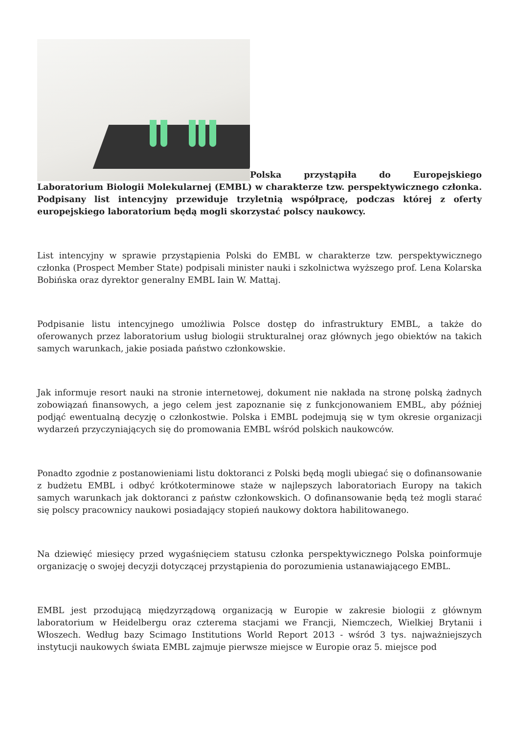Polska przystąpiła do Europejskiego Laboratorium Biologii Molekularnej (EMBL) w charakterze tzw. perspektywicznego członka. Podpisany list intencyjny przewiduje trzyletnią współpracę, podczas której z oferty europejskiego laboratorium będą mogli skorzystać polscy naukowcy.
List intencyjny w sprawie przystąpienia Polski do EMBL w charakterze tzw. perspektywicznego członka (Prospect Member State) podpisali minister nauki i szkolnictwa wyższego prof. Lena Kolarska Bobińska oraz dyrektor generalny EMBL Iain W. Mattaj.
Podpisanie listu intencyjnego umożliwia Polsce dostęp do infrastruktury EMBL, a także do oferowanych przez laboratorium usług biologii strukturalnej oraz głównych jego obiektów na takich samych warunkach, jakie posiada państwo członkowskie.
Jak informuje resort nauki na stronie internetowej, dokument nie nakłada na stronę polską żadnych zobowiązań finansowych, a jego celem jest zapoznanie się z funkcjonowaniem EMBL, aby później podjąć ewentualną decyzję o członkostwie. Polska i EMBL podejmują się w tym okresie organizacji wydarzeń przyczyniających się do promowania EMBL wśród polskich naukowców.
Ponadto zgodnie z postanowieniami listu doktoranci z Polski będą mogli ubiegać się o dofinansowanie z budżetu EMBL i odbyć krótkoterminowe staże w najlepszych laboratoriach Europy na takich samych warunkach jak doktoranci z państw członkowskich. O dofinansowanie będą też mogli starać się polscy pracownicy naukowi posiadający stopień naukowy doktora habilitowanego.
Na dziewięć miesięcy przed wygaśnięciem statusu członka perspektywicznego Polska poinformuje organizację o swojej decyzji dotyczącej przystąpienia do porozumienia ustanawiającego EMBL.
EMBL jest przodującą międzyrządową organizacją w Europie w zakresie biologii z głównym laboratorium w Heidelbergu oraz czterema stacjami we Francji, Niemczech, Wielkiej Brytanii i Włoszech. Według bazy Scimago Institutions World Report 2013 - wśród 3 tys. najważniejszych instytucji naukowych świata EMBL zajmuje pierwsze miejsce w Europie oraz 5. miejsce pod